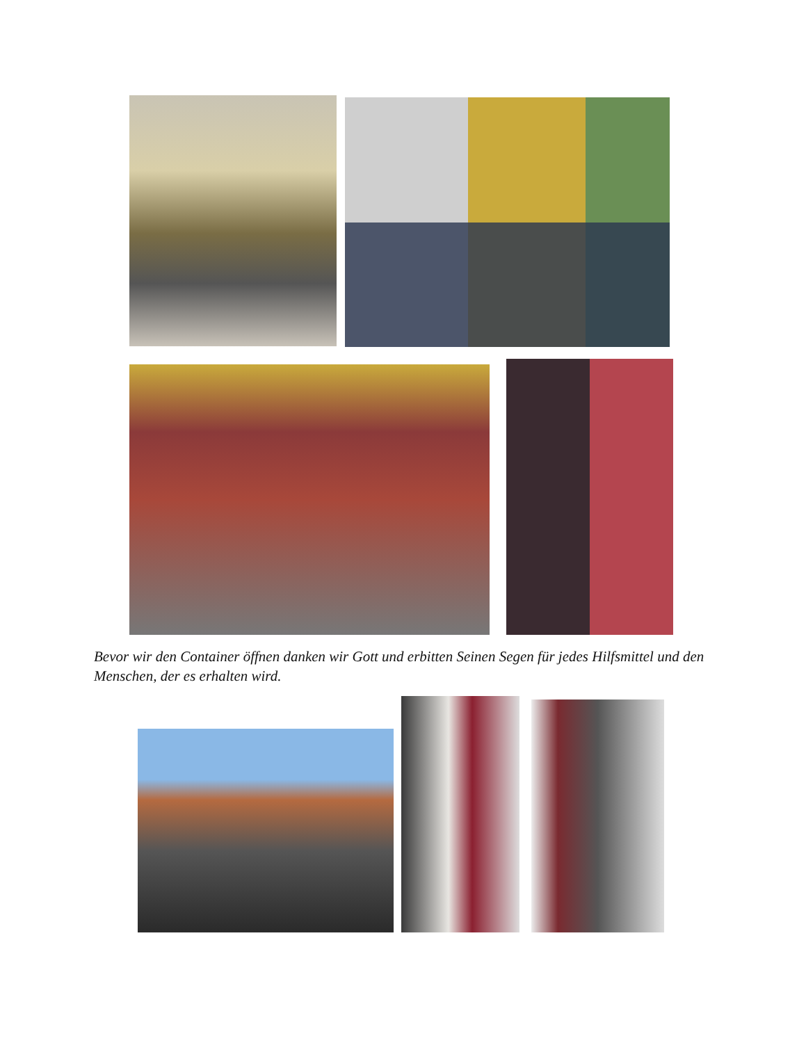Bevor wir den Container öffnen danken wir Gott und erbitten Seinen Segen für jedes Hilfsmittel und den Menschen, der es erhalten wird.